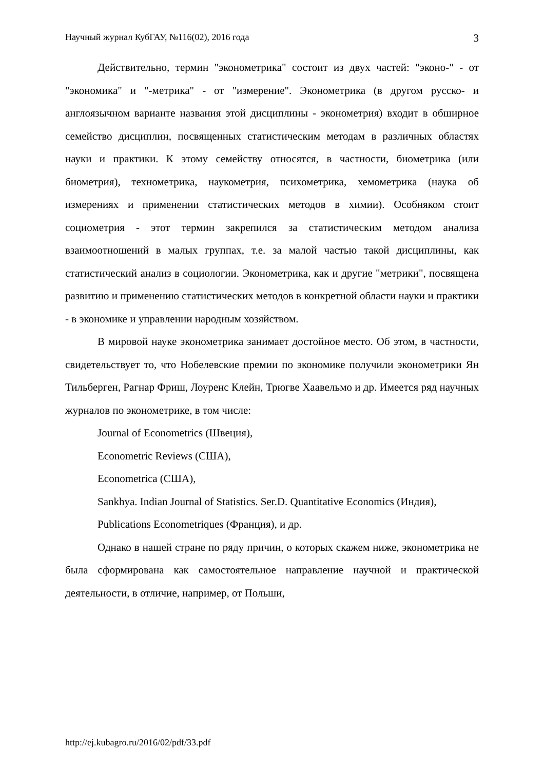Научный журнал КубГАУ, №116(02), 2016 года 3
Действительно, термин "эконометрика" состоит из двух частей: "эконо-" - от "экономика" и "-метрика" - от "измерение". Эконометрика (в другом русско- и англоязычном варианте названия этой дисциплины - эконометрия) входит в обширное семейство дисциплин, посвященных статистическим методам в различных областях науки и практики. К этому семейству относятся, в частности, биометрика (или биометрия), технометрика, наукометрия, психометрика, хемометрика (наука об измерениях и применении статистических методов в химии). Особняком стоит социометрия - этот термин закрепился за статистическим методом анализа взаимоотношений в малых группах, т.е. за малой частью такой дисциплины, как статистический анализ в социологии. Эконометрика, как и другие "метрики", посвящена развитию и применению статистических методов в конкретной области науки и практики - в экономике и управлении народным хозяйством.
В мировой науке эконометрика занимает достойное место. Об этом, в частности, свидетельствует то, что Нобелевские премии по экономике получили эконометрики Ян Тильберген, Рагнар Фриш, Лоуренс Клейн, Трюгве Хаавельмо и др. Имеется ряд научных журналов по эконометрике, в том числе:
Journal of Econometrics (Швеция),
Econometric Reviews (США),
Econometrica (США),
Sankhya. Indian Journal of Statistics. Ser.D. Quantitative Economics (Индия),
Publications Econometriques (Франция), и др.
Однако в нашей стране по ряду причин, о которых скажем ниже, эконометрика не была сформирована как самостоятельное направление научной и практической деятельности, в отличие, например, от Польши,
http://ej.kubagro.ru/2016/02/pdf/33.pdf